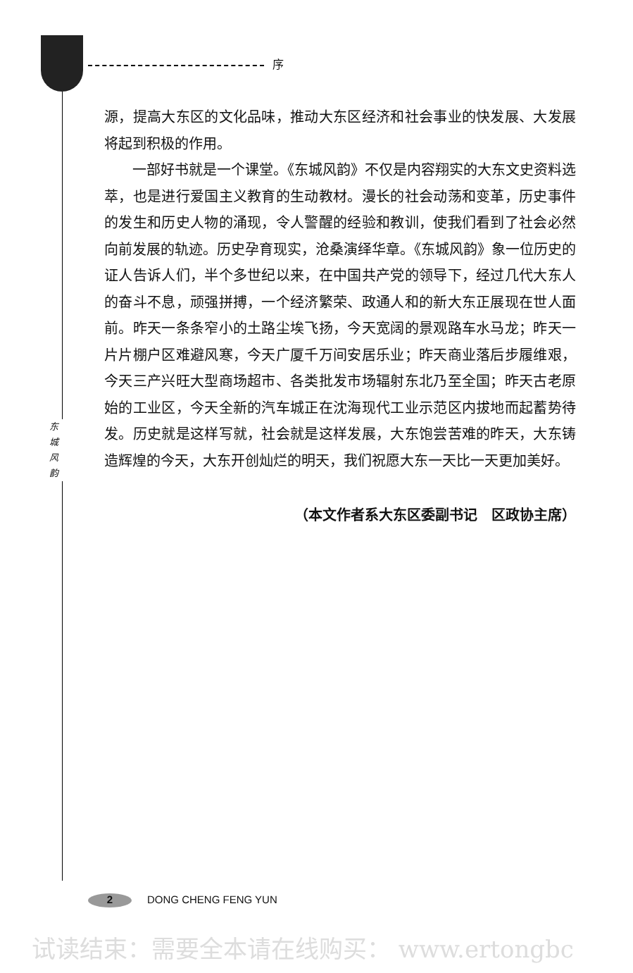序
东
城
风
韵
源，提高大东区的文化品味，推动大东区经济和社会事业的快发展、大发展将起到积极的作用。
一部好书就是一个课堂。《东城风韵》不仅是内容翔实的大东文史资料选萃，也是进行爱国主义教育的生动教材。漫长的社会动荡和变革，历史事件的发生和历史人物的涌现，令人警醒的经验和教训，使我们看到了社会必然向前发展的轨迹。历史孕育现实，沧桑演绎华章。《东城风韵》象一位历史的证人告诉人们，半个多世纪以来，在中国共产党的领导下，经过几代大东人的奋斗不息，顽强拼搏，一个经济繁荣、政通人和的新大东正展现在世人面前。昨天一条条窄小的土路尘埃飞扬，今天宽阔的景观路车水马龙；昨天一片片棚户区难避风寒，今天广厦千万间安居乐业；昨天商业落后步履维艰，今天三产兴旺大型商场超市、各类批发市场辐射东北乃至全国；昨天古老原始的工业区，今天全新的汽车城正在沈海现代工业示范区内拔地而起蓄势待发。历史就是这样写就，社会就是这样发展，大东饱尝苦难的昨天，大东铸造辉煌的今天，大东开创灿烂的明天，我们祝愿大东一天比一天更加美好。
（本文作者系大东区委副书记　区政协主席）
2 DONG CHENG FENG YUN
试读结束：需要全本请在线购买： www.ertongbc